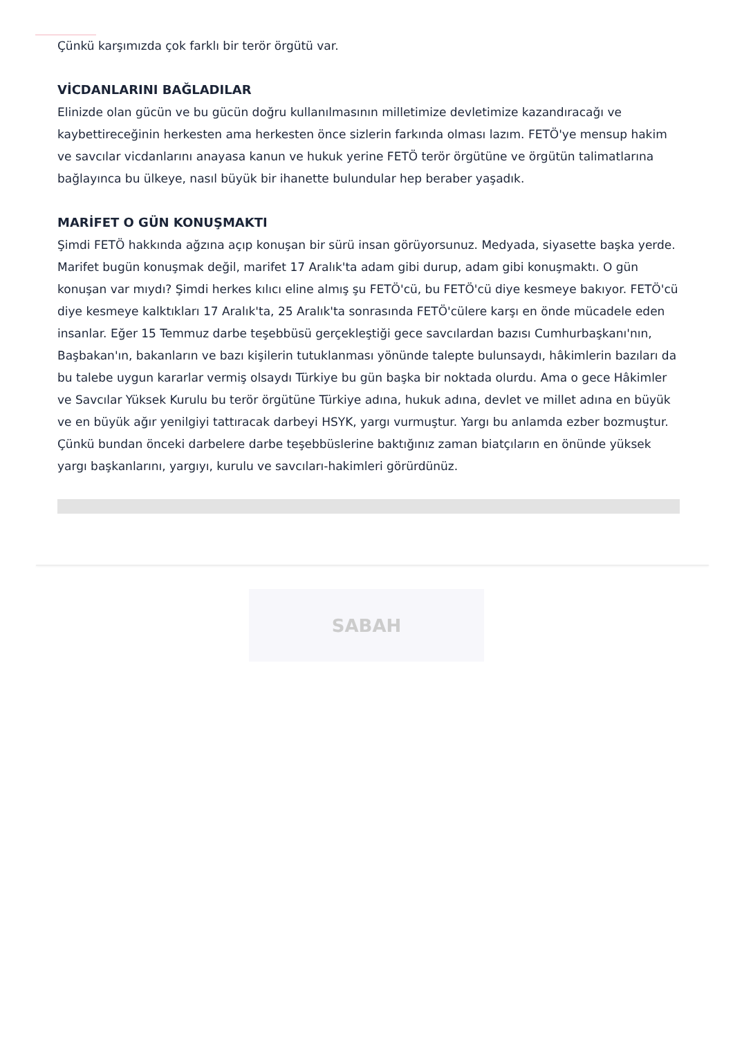Çünkü karşımızda çok farklı bir terör örgütü var.
VİCDANLARINI BAĞLADILAR
Elinizde olan gücün ve bu gücün doğru kullanılmasının milletimize devletimize kazandıracağı ve kaybettireceğinin herkesten ama herkesten önce sizlerin farkında olması lazım. FETÖ'ye mensup hakim ve savcılar vicdanlarını anayasa kanun ve hukuk yerine FETÖ terör örgütüne ve örgütün talimatlarına bağlayınca bu ülkeye, nasıl büyük bir ihanette bulundular hep beraber yaşadık.
MARİFET O GÜN KONUŞMAKTI
Şimdi FETÖ hakkında ağzına açıp konuşan bir sürü insan görüyorsunuz. Medyada, siyasette başka yerde. Marifet bugün konuşmak değil, marifet 17 Aralık'ta adam gibi durup, adam gibi konuşmaktı. O gün konuşan var mıydı? Şimdi herkes kılıcı eline almış şu FETÖ'cü, bu FETÖ'cü diye kesmeye bakıyor. FETÖ'cü diye kesmeye kalktıkları 17 Aralık'ta, 25 Aralık'ta sonrasında FETÖ'cülere karşı en önde mücadele eden insanlar. Eğer 15 Temmuz darbe teşebbüsü gerçekleştiği gece savcılardan bazısı Cumhurbaşkanı'nın, Başbakan'ın, bakanların ve bazı kişilerin tutuklanması yönünde talepte bulunsaydı, hâkimlerin bazıları da bu talebe uygun kararlar vermiş olsaydı Türkiye bu gün başka bir noktada olurdu. Ama o gece Hâkimler ve Savcılar Yüksek Kurulu bu terör örgütüne Türkiye adına, hukuk adına, devlet ve millet adına en büyük ve en büyük ağır yenilgiyi tattıracak darbeyi HSYK, yargı vurmuştur. Yargı bu anlamda ezber bozmuştur. Çünkü bundan önceki darbelere darbe teşebbüslerine baktığınız zaman biatçıların en önünde yüksek yargı başkanlarını, yargıyı, kurulu ve savcıları-hakimleri görürdünüz.
SABAH